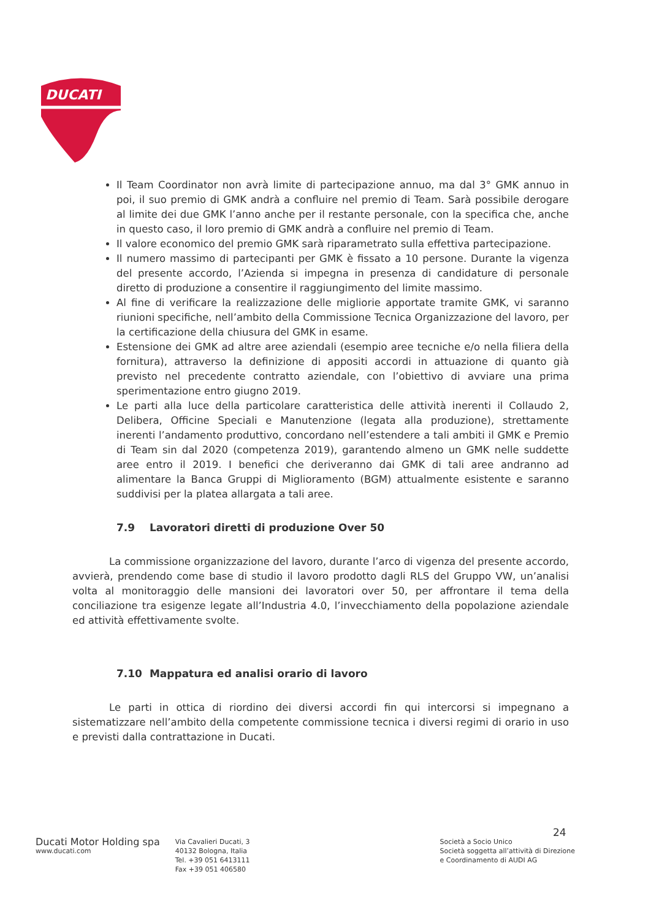DUCATI
Il Team Coordinator non avrà limite di partecipazione annuo, ma dal 3° GMK annuo in poi, il suo premio di GMK andrà a confluire nel premio di Team. Sarà possibile derogare al limite dei due GMK l’anno anche per il restante personale, con la specifica che, anche in questo caso, il loro premio di GMK andrà a confluire nel premio di Team.
Il valore economico del premio GMK sarà riparametrato sulla effettiva partecipazione.
Il numero massimo di partecipanti per GMK è fissato a 10 persone. Durante la vigenza del presente accordo, l’Azienda si impegna in presenza di candidature di personale diretto di produzione a consentire il raggiungimento del limite massimo.
Al fine di verificare la realizzazione delle migliorie apportate tramite GMK, vi saranno riunioni specifiche, nell’ambito della Commissione Tecnica Organizzazione del lavoro, per la certificazione della chiusura del GMK in esame.
Estensione dei GMK ad altre aree aziendali (esempio aree tecniche e/o nella filiera della fornitura), attraverso la definizione di appositi accordi in attuazione di quanto già previsto nel precedente contratto aziendale, con l’obiettivo di avviare una prima sperimentazione entro giugno 2019.
Le parti alla luce della particolare caratteristica delle attività inerenti il Collaudo 2, Delibera, Officine Speciali e Manutenzione (legata alla produzione), strettamente inerenti l’andamento produttivo, concordano nell’estendere a tali ambiti il GMK e Premio di Team sin dal 2020 (competenza 2019), garantendo almeno un GMK nelle suddette aree entro il 2019. I benefici che deriveranno dai GMK di tali aree andranno ad alimentare la Banca Gruppi di Miglioramento (BGM) attualmente esistente e saranno suddivisi per la platea allargata a tali aree.
7.9 Lavoratori diretti di produzione Over 50
La commissione organizzazione del lavoro, durante l’arco di vigenza del presente accordo, avvierà, prendendo come base di studio il lavoro prodotto dagli RLS del Gruppo VW, un’analisi volta al monitoraggio delle mansioni dei lavoratori over 50, per affrontare il tema della conciliazione tra esigenze legate all’Industria 4.0, l’invecchiamento della popolazione aziendale ed attività effettivamente svolte.
7.10 Mappatura ed analisi orario di lavoro
Le parti in ottica di riordino dei diversi accordi fin qui intercorsi si impegnano a sistematizzare nell’ambito della competente commissione tecnica i diversi regimi di orario in uso e previsti dalla contrattazione in Ducati.
24
Ducati Motor Holding spa
www.ducati.com
Via Cavalieri Ducati, 3
40132 Bologna, Italia
Tel. +39 051 6413111
Fax +39 051 406580
Società a Socio Unico
Società soggetta all’attività di Direzione
e Coordinamento di AUDI AG